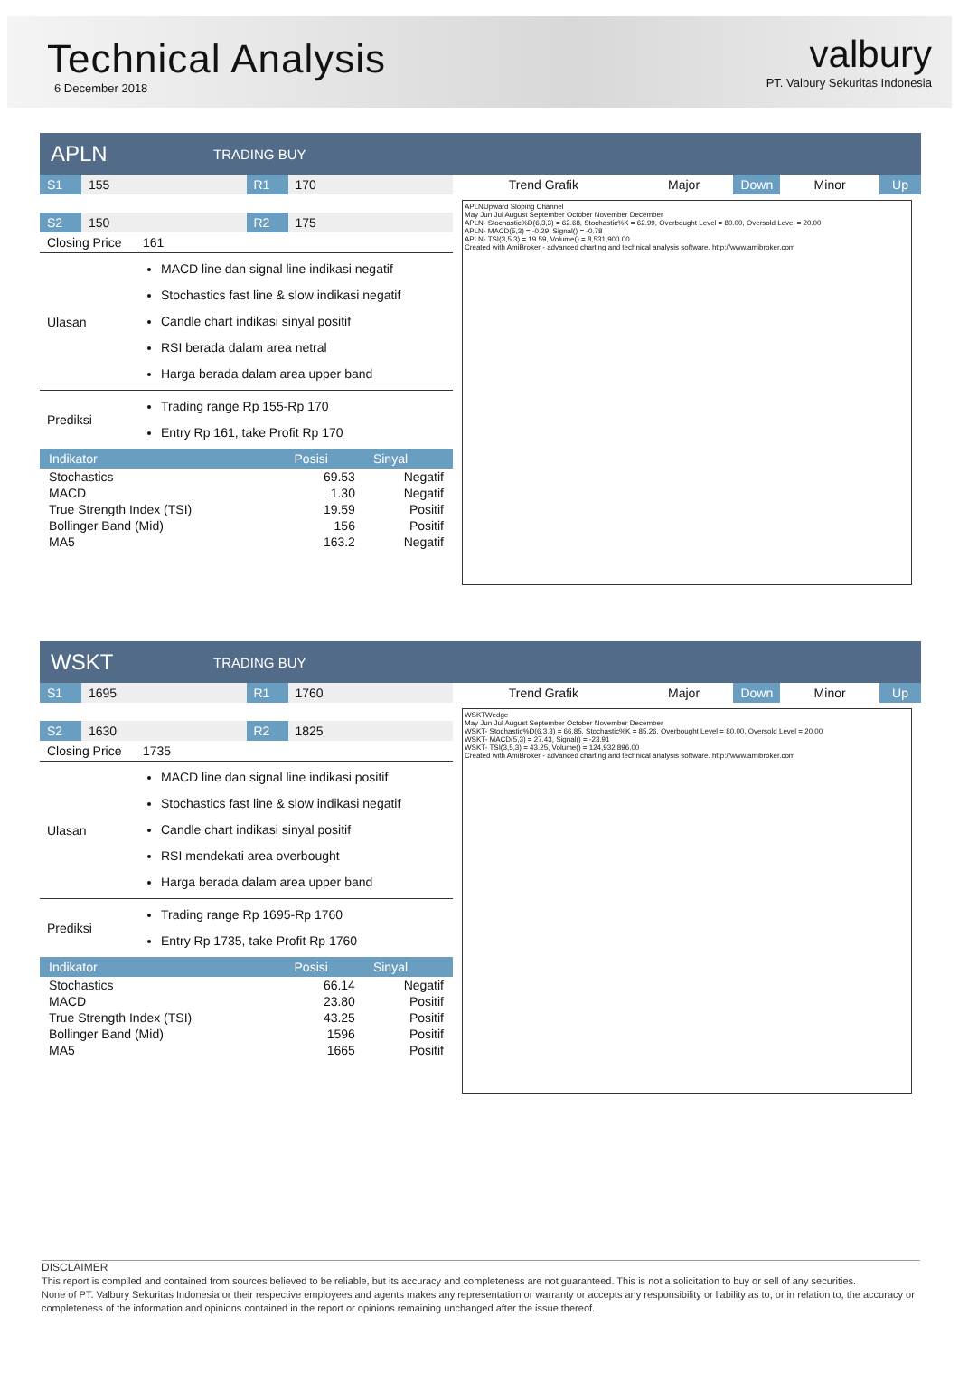Technical Analysis
6 December 2018
valbury
PT. Valbury Sekuritas Indonesia
APLN TRADING BUY
| S1 | 155 | R1 | 170 |
| S2 | 150 | R2 | 175 |
| Closing Price | 161 |
| Ulasan | MACD line dan signal line indikasi negatif Stochastics fast line & slow indikasi negatif Candle chart indikasi sinyal positif RSI berada dalam area netral Harga berada dalam area upper band |
| Prediksi | Trading range Rp 155-Rp 170 Entry Rp 161, take Profit Rp 170 |
| Indikator | Posisi | Sinyal |
| --- | --- | --- |
| Stochastics | 69.53 | Negatif |
| MACD | 1.30 | Negatif |
| True Strength Index (TSI) | 19.59 | Positif |
| Bollinger Band (Mid) | 156 | Positif |
| MA5 | 163.2 | Negatif |
| Trend Grafik | Major | Down | Minor | Up |
APLNUpward Sloping Channel
May Jun Jul August September October November December
APLN- Stochastic%D(6,3,3) = 62.68, Stochastic%K = 62.99, Overbought Level = 80.00, Oversold Level = 20.00
APLN- MACD(5,3) = -0.29, Signal() = -0.78
APLN- TSI(3,5,3) = 19.59, Volume() = 8,531,900.00
Created with AmiBroker - advanced charting and technical analysis software. http://www.amibroker.com
WSKT TRADING BUY
| S1 | 1695 | R1 | 1760 |
| S2 | 1630 | R2 | 1825 |
| Closing Price | 1735 |
| Ulasan | MACD line dan signal line indikasi positif Stochastics fast line & slow indikasi negatif Candle chart indikasi sinyal positif RSI mendekati area overbought Harga berada dalam area upper band |
| Prediksi | Trading range Rp 1695-Rp 1760 Entry Rp 1735, take Profit Rp 1760 |
| Indikator | Posisi | Sinyal |
| --- | --- | --- |
| Stochastics | 66.14 | Negatif |
| MACD | 23.80 | Positif |
| True Strength Index (TSI) | 43.25 | Positif |
| Bollinger Band (Mid) | 1596 | Positif |
| MA5 | 1665 | Positif |
| Trend Grafik | Major | Down | Minor | Up |
WSKTWedge
May Jun Jul August September October November December
WSKT- Stochastic%D(6,3,3) = 66.85, Stochastic%K = 85.26, Overbought Level = 80.00, Oversold Level = 20.00
WSKT- MACD(5,3) = 27.43, Signal() = -23.91
WSKT- TSI(3,5,3) = 43.25, Volume() = 124,932,896.00
Created with AmiBroker - advanced charting and technical analysis software. http://www.amibroker.com
DISCLAIMER
This report is compiled and contained from sources believed to be reliable, but its accuracy and completeness are not guaranteed. This is not a solicitation to buy or sell of any securities.
None of PT. Valbury Sekuritas Indonesia or their respective employees and agents makes any representation or warranty or accepts any responsibility or liability as to, or in relation to, the accuracy or completeness of the information and opinions contained in the report or opinions remaining unchanged after the issue thereof.